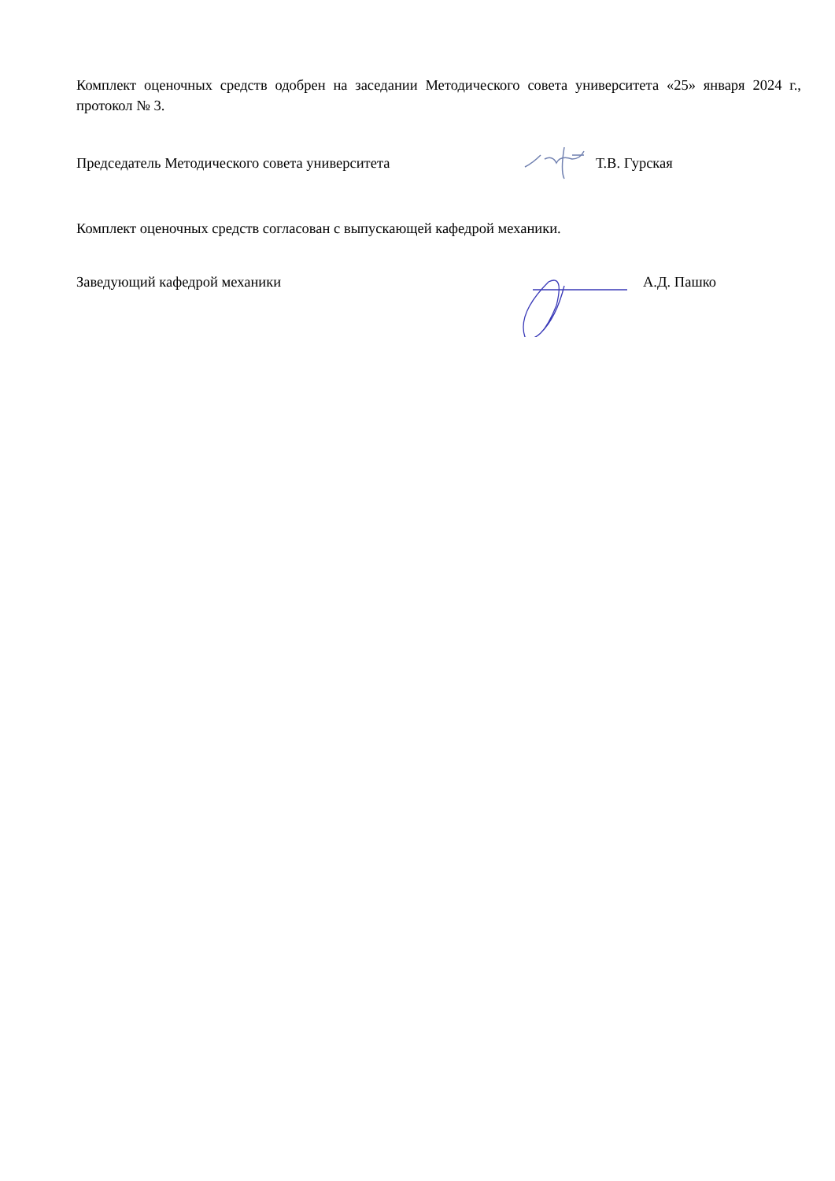Комплект оценочных средств одобрен на заседании Методического совета университета «25» января 2024 г., протокол № 3.
Председатель Методического совета университета
Т.В. Гурская
Комплект оценочных средств согласован с выпускающей кафедрой механики.
Заведующий кафедрой механики А.Д. Пашко